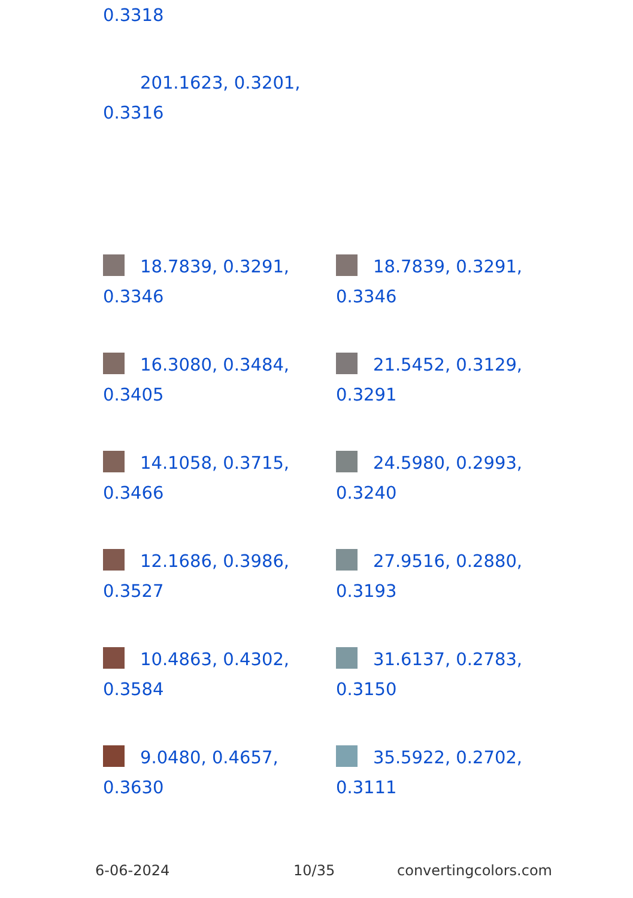0.3318
201.1623, 0.3201, 0.3316
18.7839, 0.3291, 0.3346
18.7839, 0.3291, 0.3346
16.3080, 0.3484, 0.3405
21.5452, 0.3129, 0.3291
14.1058, 0.3715, 0.3466
24.5980, 0.2993, 0.3240
12.1686, 0.3986, 0.3527
27.9516, 0.2880, 0.3193
10.4863, 0.4302, 0.3584
31.6137, 0.2783, 0.3150
9.0480, 0.4657, 0.3630
35.5922, 0.2702, 0.3111
6-06-2024 10/35 convertingcolors.com